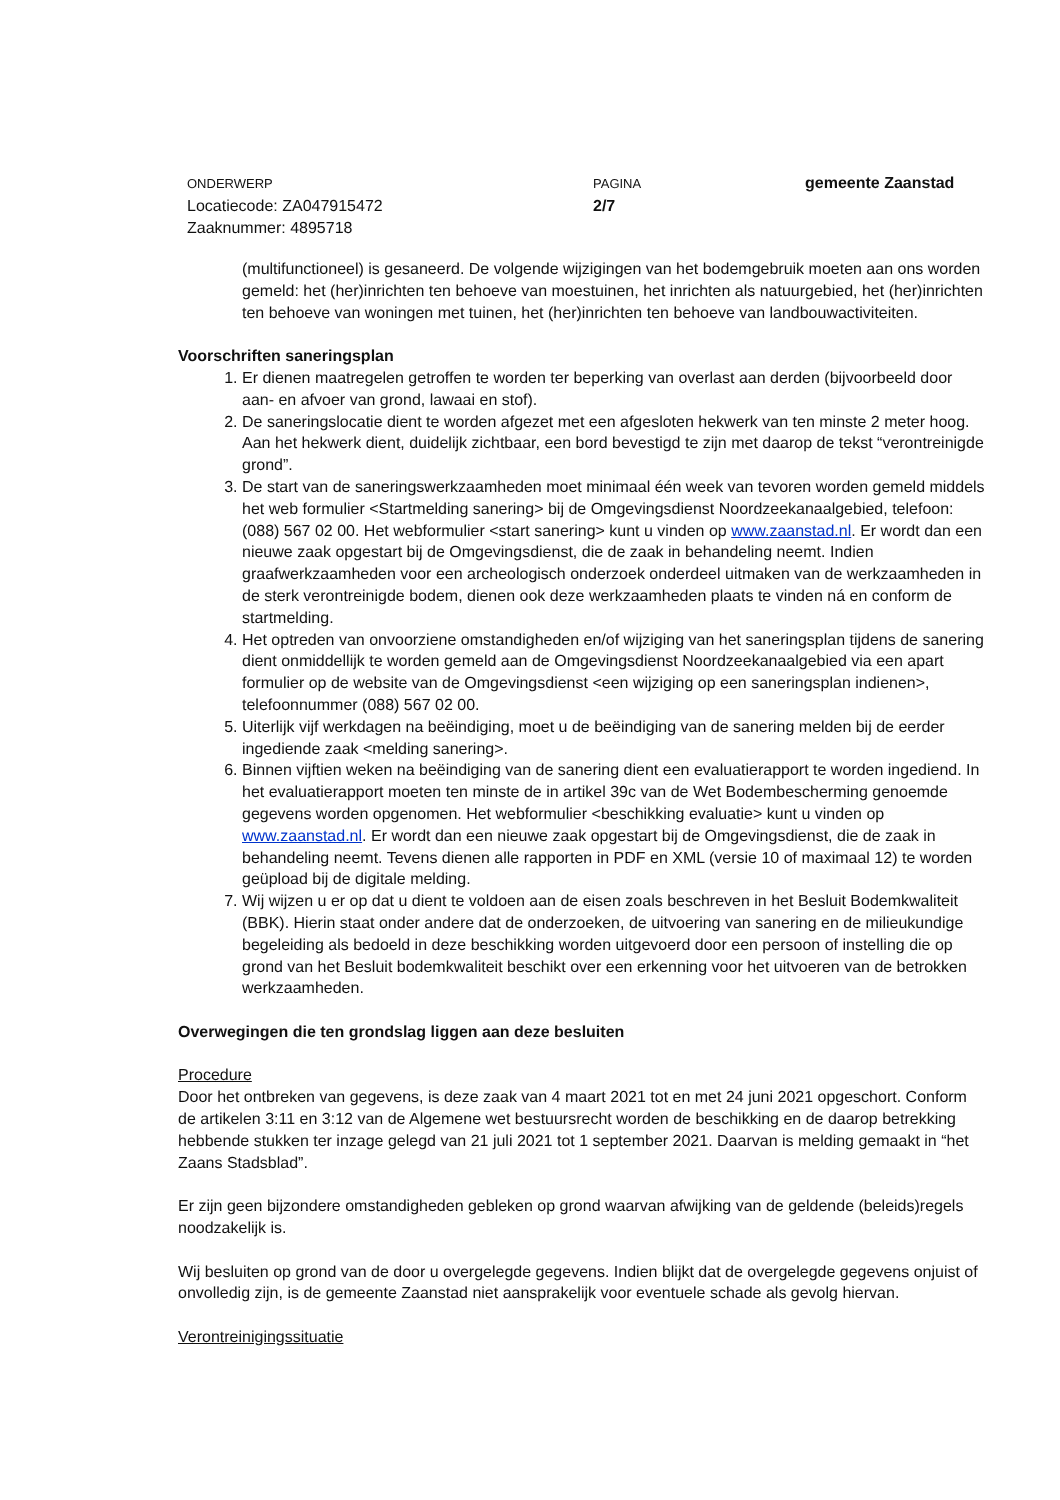ONDERWERP
Locatiecode: ZA047915472
Zaaknummer: 4895718
PAGINA
2/7
gemeente Zaanstad
(multifunctioneel) is gesaneerd. De volgende wijzigingen van het bodemgebruik moeten aan ons worden gemeld: het (her)inrichten ten behoeve van moestuinen, het inrichten als natuurgebied, het (her)inrichten ten behoeve van woningen met tuinen, het (her)inrichten ten behoeve van landbouwactiviteiten.
Voorschriften saneringsplan
1. Er dienen maatregelen getroffen te worden ter beperking van overlast aan derden (bijvoorbeeld door aan- en afvoer van grond, lawaai en stof).
2. De saneringslocatie dient te worden afgezet met een afgesloten hekwerk van ten minste 2 meter hoog. Aan het hekwerk dient, duidelijk zichtbaar, een bord bevestigd te zijn met daarop de tekst “verontreinigde grond”.
3. De start van de saneringswerkzaamheden moet minimaal één week van tevoren worden gemeld middels het web formulier <Startmelding sanering> bij de Omgevingsdienst Noordzeekanaalgebied, telefoon: (088) 567 02 00. Het webformulier <start sanering> kunt u vinden op www.zaanstad.nl. Er wordt dan een nieuwe zaak opgestart bij de Omgevingsdienst, die de zaak in behandeling neemt. Indien graafwerkzaamheden voor een archeologisch onderzoek onderdeel uitmaken van de werkzaamheden in de sterk verontreinigde bodem, dienen ook deze werkzaamheden plaats te vinden ná en conform de startmelding.
4. Het optreden van onvoorziene omstandigheden en/of wijziging van het saneringsplan tijdens de sanering dient onmiddellijk te worden gemeld aan de Omgevingsdienst Noordzeekanaalgebied via een apart formulier op de website van de Omgevingsdienst <een wijziging op een saneringsplan indienen>, telefoonnummer (088) 567 02 00.
5. Uiterlijk vijf werkdagen na beëindiging, moet u de beëindiging van de sanering melden bij de eerder ingediende zaak <melding sanering>.
6. Binnen vijftien weken na beëindiging van de sanering dient een evaluatierapport te worden ingediend. In het evaluatierapport moeten ten minste de in artikel 39c van de Wet Bodembescherming genoemde gegevens worden opgenomen. Het webformulier <beschikking evaluatie> kunt u vinden op www.zaanstad.nl. Er wordt dan een nieuwe zaak opgestart bij de Omgevingsdienst, die de zaak in behandeling neemt. Tevens dienen alle rapporten in PDF en XML (versie 10 of maximaal 12) te worden geüpload bij de digitale melding.
7. Wij wijzen u er op dat u dient te voldoen aan de eisen zoals beschreven in het Besluit Bodemkwaliteit (BBK). Hierin staat onder andere dat de onderzoeken, de uitvoering van sanering en de milieukundige begeleiding als bedoeld in deze beschikking worden uitgevoerd door een persoon of instelling die op grond van het Besluit bodemkwaliteit beschikt over een erkenning voor het uitvoeren van de betrokken werkzaamheden.
Overwegingen die ten grondslag liggen aan deze besluiten
Procedure
Door het ontbreken van gegevens, is deze zaak van 4 maart 2021 tot en met 24 juni 2021 opgeschort. Conform de artikelen 3:11 en 3:12 van de Algemene wet bestuursrecht worden de beschikking en de daarop betrekking hebbende stukken ter inzage gelegd van 21 juli 2021 tot 1 september 2021. Daarvan is melding gemaakt in “het Zaans Stadsblad”.
Er zijn geen bijzondere omstandigheden gebleken op grond waarvan afwijking van de geldende (beleids)regels noodzakelijk is.
Wij besluiten op grond van de door u overgelegde gegevens. Indien blijkt dat de overgelegde gegevens onjuist of onvolledig zijn, is de gemeente Zaanstad niet aansprakelijk voor eventuele schade als gevolg hiervan.
Verontreinigingssituatie